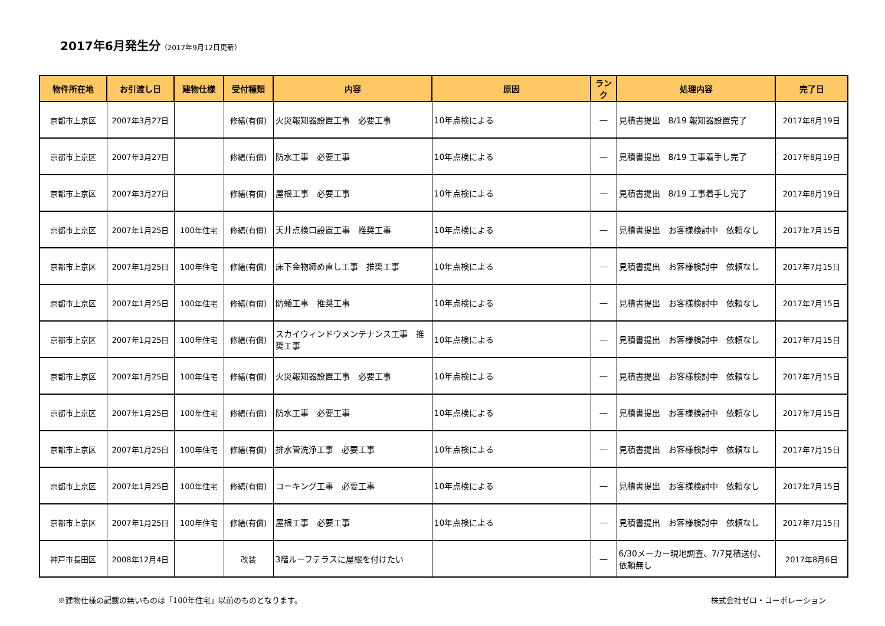2017年6月発生分（2017年9月12日更新）
| 物件所在地 | お引渡し日 | 建物仕様 | 受付種類 | 内容 | 原因 | ランク | 処理内容 | 完了日 |
| --- | --- | --- | --- | --- | --- | --- | --- | --- |
| 京都市上京区 | 2007年3月27日 | | 修繕(有償) | 火災報知器設置工事 必要工事 | 10年点検による | ― | 見積書提出 8/19 報知器設置完了 | 2017年8月19日 |
| 京都市上京区 | 2007年3月27日 | | 修繕(有償) | 防水工事 必要工事 | 10年点検による | ― | 見積書提出 8/19 工事着手し完了 | 2017年8月19日 |
| 京都市上京区 | 2007年3月27日 | | 修繕(有償) | 屋根工事 必要工事 | 10年点検による | ― | 見積書提出 8/19 工事着手し完了 | 2017年8月19日 |
| 京都市上京区 | 2007年1月25日 | 100年住宅 | 修繕(有償) | 天井点検口設置工事 推奨工事 | 10年点検による | ― | 見積書提出 お客様検討中 依頼なし | 2017年7月15日 |
| 京都市上京区 | 2007年1月25日 | 100年住宅 | 修繕(有償) | 床下金物締め直し工事 推奨工事 | 10年点検による | ― | 見積書提出 お客様検討中 依頼なし | 2017年7月15日 |
| 京都市上京区 | 2007年1月25日 | 100年住宅 | 修繕(有償) | 防蟻工事 推奨工事 | 10年点検による | ― | 見積書提出 お客様検討中 依頼なし | 2017年7月15日 |
| 京都市上京区 | 2007年1月25日 | 100年住宅 | 修繕(有償) | スカイウィンドウメンテナンス工事 推奨工事 | 10年点検による | ― | 見積書提出 お客様検討中 依頼なし | 2017年7月15日 |
| 京都市上京区 | 2007年1月25日 | 100年住宅 | 修繕(有償) | 火災報知器設置工事 必要工事 | 10年点検による | ― | 見積書提出 お客様検討中 依頼なし | 2017年7月15日 |
| 京都市上京区 | 2007年1月25日 | 100年住宅 | 修繕(有償) | 防水工事 必要工事 | 10年点検による | ― | 見積書提出 お客様検討中 依頼なし | 2017年7月15日 |
| 京都市上京区 | 2007年1月25日 | 100年住宅 | 修繕(有償) | 排水管洗浄工事 必要工事 | 10年点検による | ― | 見積書提出 お客様検討中 依頼なし | 2017年7月15日 |
| 京都市上京区 | 2007年1月25日 | 100年住宅 | 修繕(有償) | コーキング工事 必要工事 | 10年点検による | ― | 見積書提出 お客様検討中 依頼なし | 2017年7月15日 |
| 京都市上京区 | 2007年1月25日 | 100年住宅 | 修繕(有償) | 屋根工事 必要工事 | 10年点検による | ― | 見積書提出 お客様検討中 依頼なし | 2017年7月15日 |
| 神戸市長田区 | 2008年12月4日 | | 改装 | 3階ルーフテラスに屋根を付けたい | | ― | 6/30メーカー現地調査、7/7見積送付、依頼無し | 2017年8月6日 |
※建物仕様の記載の無いものは「100年住宅」以前のものとなります。 株式会社ゼロ・コーポレーション